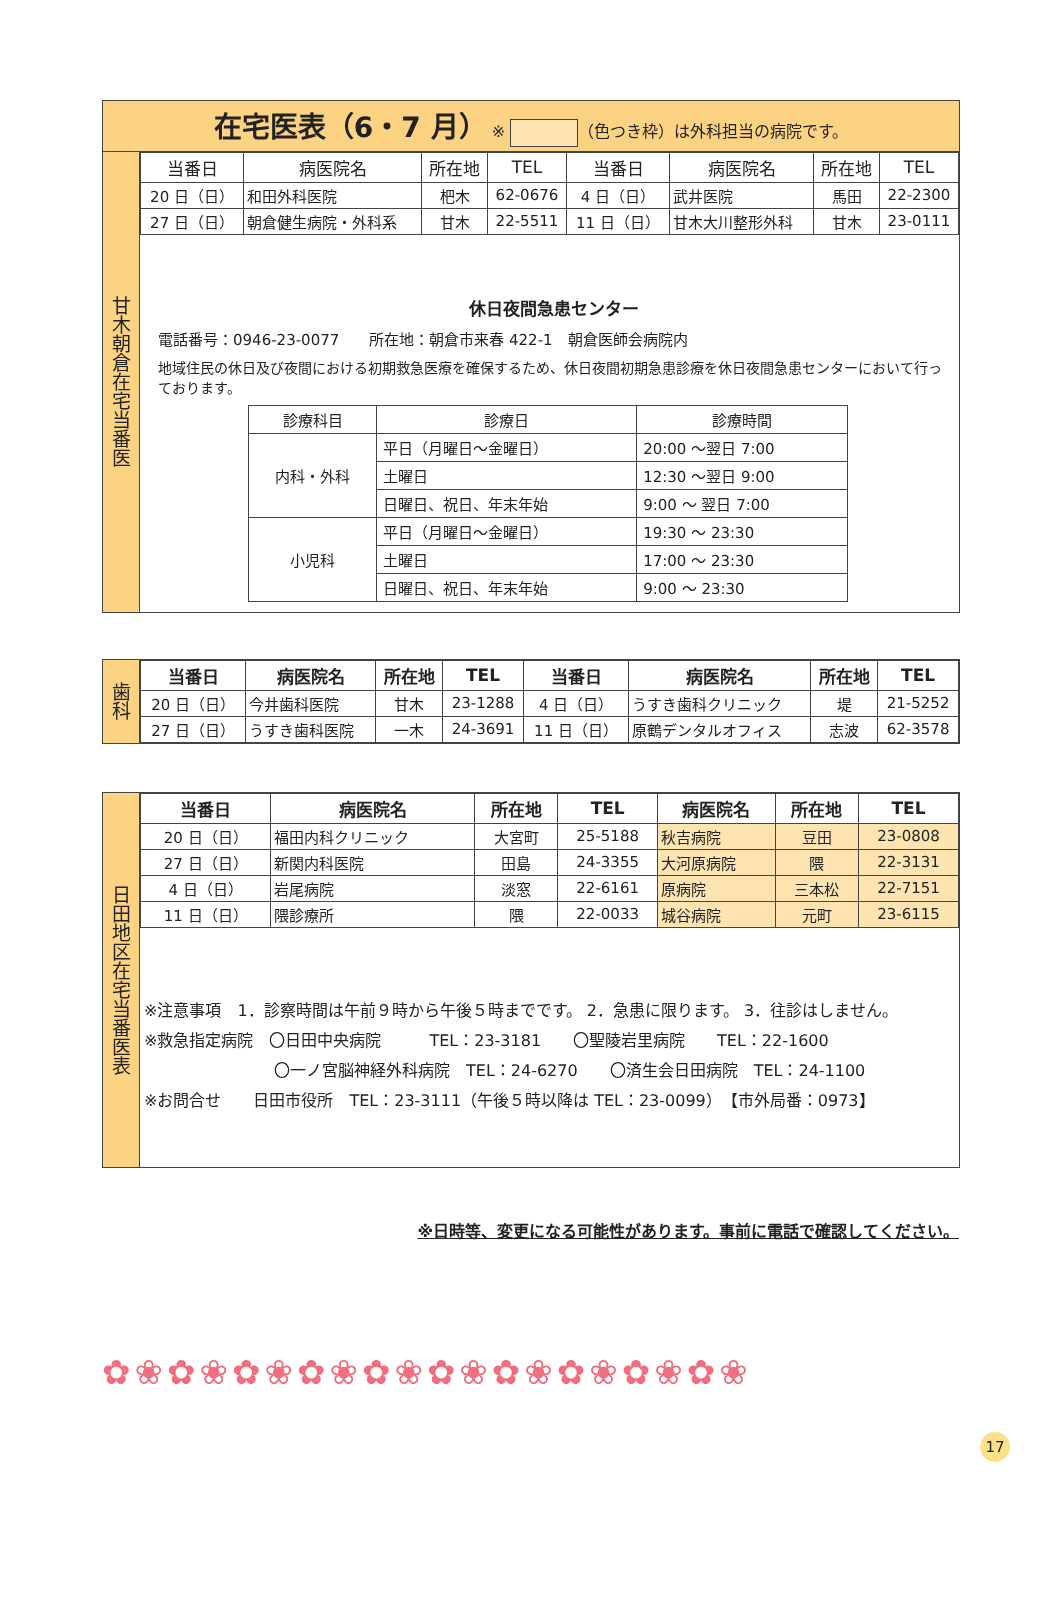在宅医表（6・7 月） ※ （色つき枠）は外科担当の病院です。
甘木朝倉在宅当番医
| 当番日 | 病医院名 | 所在地 | TEL | 当番日 | 病医院名 | 所在地 | TEL |
| --- | --- | --- | --- | --- | --- | --- | --- |
| 20 日（日） | 和田外科医院 | 杷木 | 62-0676 | 4 日（日） | 武井医院 | 馬田 | 22-2300 |
| 27 日（日） | 朝倉健生病院・外科系 | 甘木 | 22-5511 | 11 日（日） | 甘木大川整形外科 | 甘木 | 23-0111 |
休日夜間急患センター
電話番号：0946-23-0077　　所在地：朝倉市来春 422-1　朝倉医師会病院内
地域住民の休日及び夜間における初期救急医療を確保するため、休日夜間初期急患診療を休日夜間急患センターにおいて行っております。
| 診療科目 | 診療日 | 診療時間 |
| 内科・外科 | 平日（月曜日～金曜日） | 20:00 ～翌日 7:00 |
| | 土曜日 | 12:30 ～翌日 9:00 |
| | 日曜日、祝日、年末年始 | 9:00 ～ 翌日 7:00 |
| 小児科 | 平日（月曜日～金曜日） | 19:30 ～ 23:30 |
| | 土曜日 | 17:00 ～ 23:30 |
| | 日曜日、祝日、年末年始 | 9:00 ～ 23:30 |
歯科
| 当番日 | 病医院名 | 所在地 | TEL | 当番日 | 病医院名 | 所在地 | TEL |
| --- | --- | --- | --- | --- | --- | --- | --- |
| 20 日（日） | 今井歯科医院 | 甘木 | 23-1288 | 4 日（日） | うすき歯科クリニック | 堤 | 21-5252 |
| 27 日（日） | うすき歯科医院 | 一木 | 24-3691 | 11 日（日） | 原鶴デンタルオフィス | 志波 | 62-3578 |
日田地区在宅当番医表
| 当番日 | 病医院名 | 所在地 | TEL | 病医院名 | 所在地 | TEL |
| --- | --- | --- | --- | --- | --- | --- |
| 20 日（日） | 福田内科クリニック | 大宮町 | 25-5188 | 秋吉病院 | 豆田 | 23-0808 |
| 27 日（日） | 新関内科医院 | 田島 | 24-3355 | 大河原病院 | 隈 | 22-3131 |
| 4 日（日） | 岩尾病院 | 淡窓 | 22-6161 | 原病院 | 三本松 | 22-7151 |
| 11 日（日） | 隈診療所 | 隈 | 22-0033 | 城谷病院 | 元町 | 23-6115 |
※注意事項　1．診察時間は午前９時から午後５時までです。 2．急患に限ります。 3．往診はしません。
※救急指定病院　〇日田中央病院　　　TEL：23-3181　　〇聖陵岩里病院　　TEL：22-1600
〇一ノ宮脳神経外科病院　TEL：24-6270　　〇済生会日田病院　TEL：24-1100
※お問合せ　　日田市役所　TEL：23-3111（午後５時以降は TEL：23-0099）　【市外局番：0973】
※日時等、変更になる可能性があります。事前に電話で確認してください。
✿❀✿❀✿❀✿❀✿❀✿❀✿❀✿❀✿❀✿❀
17